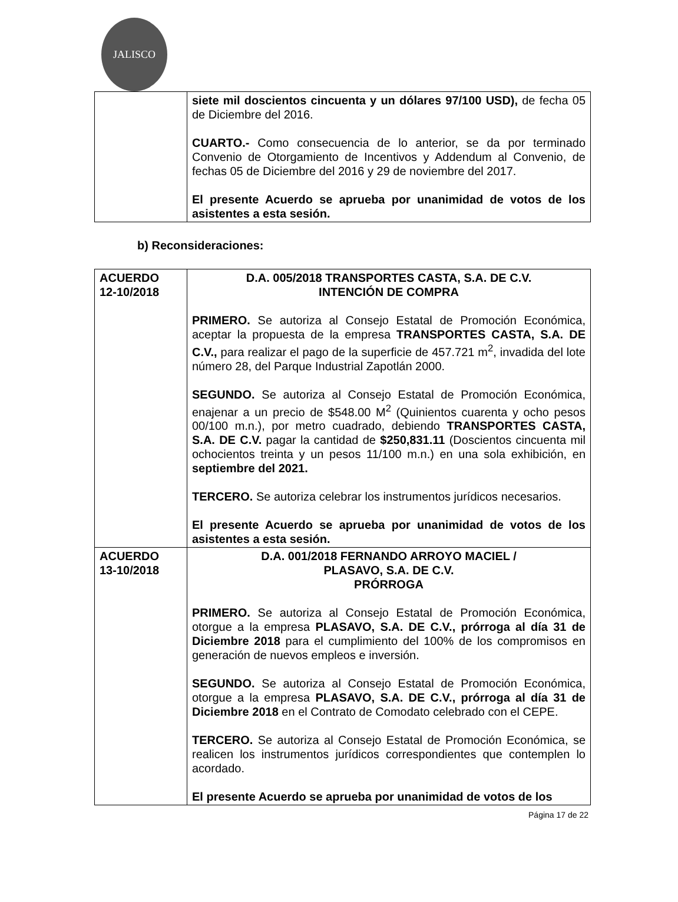JALISCO
| | siete mil doscientos cincuenta y un dólares 97/100 USD), de fecha 05 de Diciembre del 2016. CUARTO.- Como consecuencia de lo anterior, se da por terminado Convenio de Otorgamiento de Incentivos y Addendum al Convenio, de fechas 05 de Diciembre del 2016 y 29 de noviembre del 2017. El presente Acuerdo se aprueba por unanimidad de votos de los asistentes a esta sesión. |
b) Reconsideraciones:
| ACUERDO 12-10/2018 | D.A. 005/2018 TRANSPORTES CASTA, S.A. DE C.V. INTENCIÓN DE COMPRA PRIMERO. Se autoriza al Consejo Estatal de Promoción Económica, aceptar la propuesta de la empresa TRANSPORTES CASTA, S.A. DE C.V., para realizar el pago de la superficie de 457.721 m<sup>2</sup>, invadida del lote número 28, del Parque Industrial Zapotlán 2000. SEGUNDO. Se autoriza al Consejo Estatal de Promoción Económica, enajenar a un precio de $548.00 M<sup>2</sup> (Quinientos cuarenta y ocho pesos 00/100 m.n.), por metro cuadrado, debiendo TRANSPORTES CASTA, S.A. DE C.V. pagar la cantidad de $250,831.11 (Doscientos cincuenta mil ochocientos treinta y un pesos 11/100 m.n.) en una sola exhibición, en septiembre del 2021. TERCERO. Se autoriza celebrar los instrumentos jurídicos necesarios. El presente Acuerdo se aprueba por unanimidad de votos de los asistentes a esta sesión. |
| ACUERDO 13-10/2018 | D.A. 001/2018 FERNANDO ARROYO MACIEL / PLASAVO, S.A. DE C.V. PRÓRROGA PRIMERO. Se autoriza al Consejo Estatal de Promoción Económica, otorgue a la empresa PLASAVO, S.A. DE C.V., prórroga al día 31 de Diciembre 2018 para el cumplimiento del 100% de los compromisos en generación de nuevos empleos e inversión. SEGUNDO. Se autoriza al Consejo Estatal de Promoción Económica, otorgue a la empresa PLASAVO, S.A. DE C.V., prórroga al día 31 de Diciembre 2018 en el Contrato de Comodato celebrado con el CEPE. TERCERO. Se autoriza al Consejo Estatal de Promoción Económica, se realicen los instrumentos jurídicos correspondientes que contemplen lo acordado. El presente Acuerdo se aprueba por unanimidad de votos de los |
Página 17 de 22